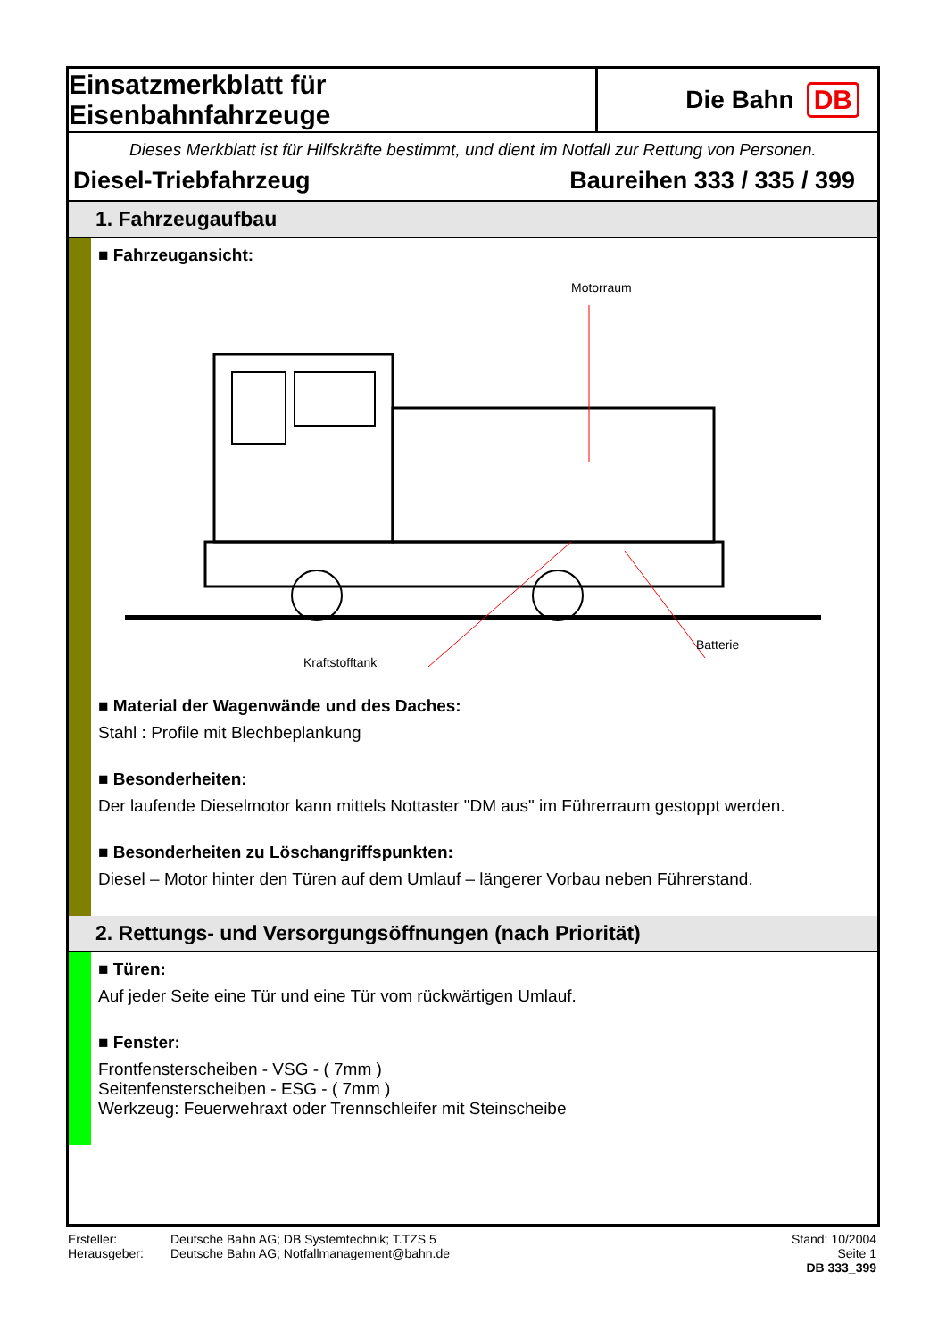Einsatzmerkblatt für Eisenbahnfahrzeuge
Die Bahn DB
Dieses Merkblatt ist für Hilfskräfte bestimmt, und dient im Notfall zur Rettung von Personen.
Diesel-Triebfahrzeug Baureihen 333 / 335 / 399
1. Fahrzeugaufbau
■ Fahrzeugansicht:
Motorraum
Kraftstofftank
Batterie
■ Material der Wagenwände und des Daches:
Stahl : Profile mit Blechbeplankung
■ Besonderheiten:
Der laufende Dieselmotor kann mittels Nottaster "DM aus" im Führerraum gestoppt werden.
■ Besonderheiten zu Löschangriffspunkten:
Diesel – Motor hinter den Türen auf dem Umlauf – längerer Vorbau neben Führerstand.
2. Rettungs- und Versorgungsöffnungen (nach Priorität)
■ Türen:
Auf jeder Seite eine Tür und eine Tür vom rückwärtigen Umlauf.
■ Fenster:
Frontfensterscheiben - VSG - ( 7mm )
Seitenfensterscheiben - ESG - ( 7mm )
Werkzeug: Feuerwehraxt oder Trennschleifer mit Steinscheibe
Ersteller:
Herausgeber:
Deutsche Bahn AG; DB Systemtechnik; T.TZS 5
Deutsche Bahn AG; Notfallmanagement@bahn.de
Stand: 10/2004
Seite 1
DB 333_399